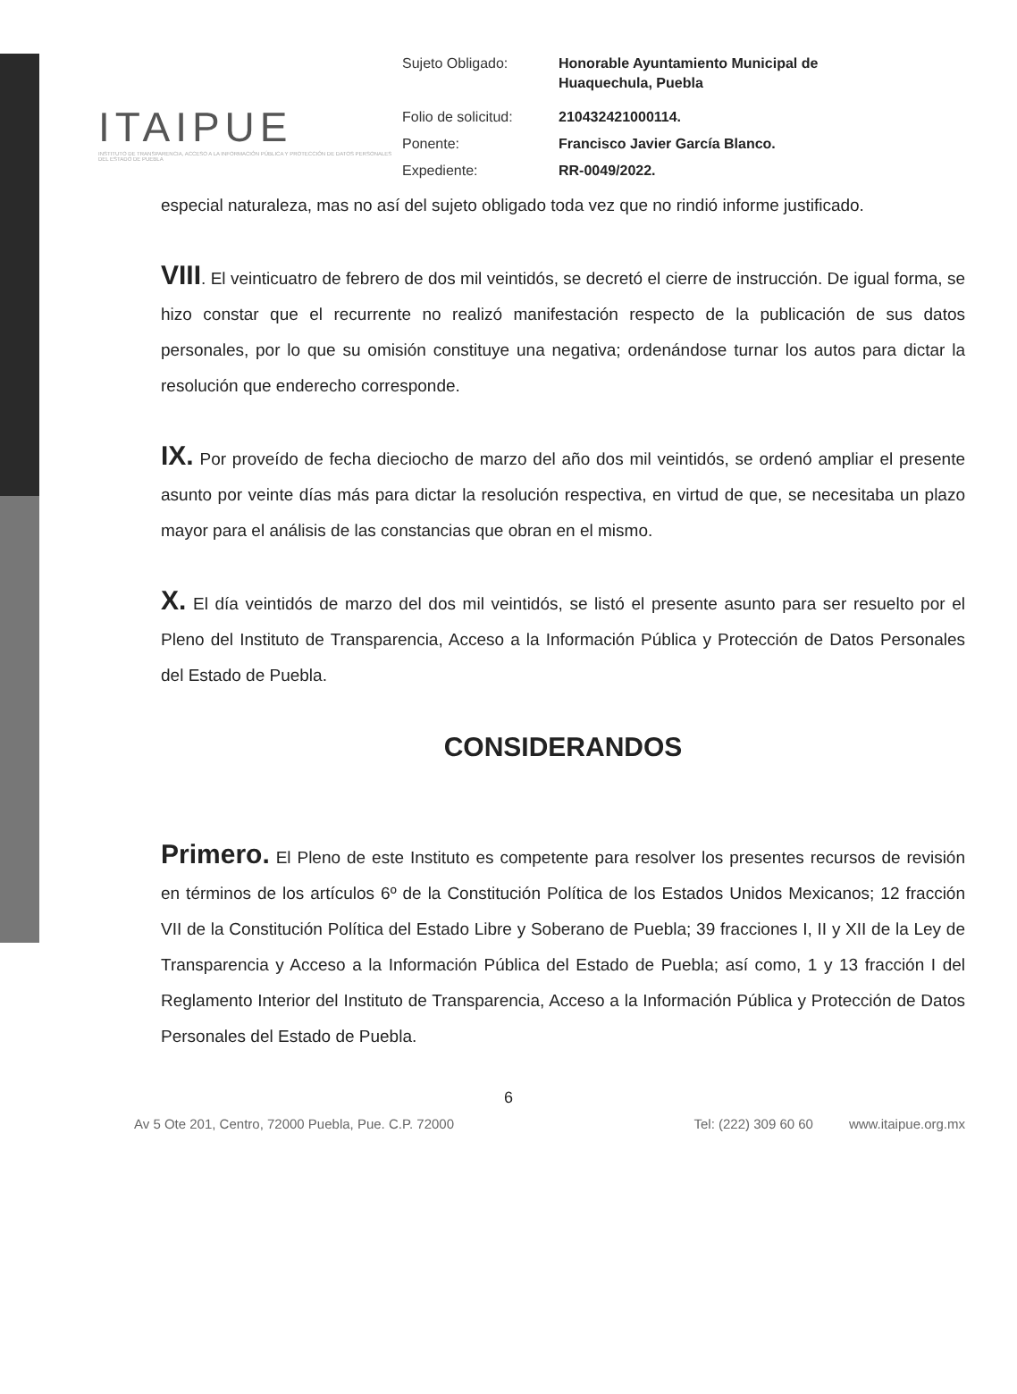ITAIPUE
INSTITUTO DE TRANSPARENCIA, ACCESO A LA INFORMACIÓN PÚBLICA Y PROTECCIÓN DE DATOS PERSONALES DEL ESTADO DE PUEBLA
| Sujeto Obligado: | Honorable Ayuntamiento Municipal de Huaquechula, Puebla |
| Folio de solicitud: | 210432421000114. |
| Ponente: | Francisco Javier García Blanco. |
| Expediente: | RR-0049/2022. |
especial naturaleza, mas no así del sujeto obligado toda vez que no rindió informe justificado.
VIII. El veinticuatro de febrero de dos mil veintidós, se decretó el cierre de instrucción. De igual forma, se hizo constar que el recurrente no realizó manifestación respecto de la publicación de sus datos personales, por lo que su omisión constituye una negativa; ordenándose turnar los autos para dictar la resolución que enderecho corresponde.
IX. Por proveído de fecha dieciocho de marzo del año dos mil veintidós, se ordenó ampliar el presente asunto por veinte días más para dictar la resolución respectiva, en virtud de que, se necesitaba un plazo mayor para el análisis de las constancias que obran en el mismo.
X. El día veintidós de marzo del dos mil veintidós, se listó el presente asunto para ser resuelto por el Pleno del Instituto de Transparencia, Acceso a la Información Pública y Protección de Datos Personales del Estado de Puebla.
CONSIDERANDOS
Primero. El Pleno de este Instituto es competente para resolver los presentes recursos de revisión en términos de los artículos 6º de la Constitución Política de los Estados Unidos Mexicanos; 12 fracción VII de la Constitución Política del Estado Libre y Soberano de Puebla; 39 fracciones I, II y XII de la Ley de Transparencia y Acceso a la Información Pública del Estado de Puebla; así como, 1 y 13 fracción I del Reglamento Interior del Instituto de Transparencia, Acceso a la Información Pública y Protección de Datos Personales del Estado de Puebla.
6
Av 5 Ote 201, Centro, 72000 Puebla, Pue. C.P. 72000 Tel: (222) 309 60 60 www.itaipue.org.mx